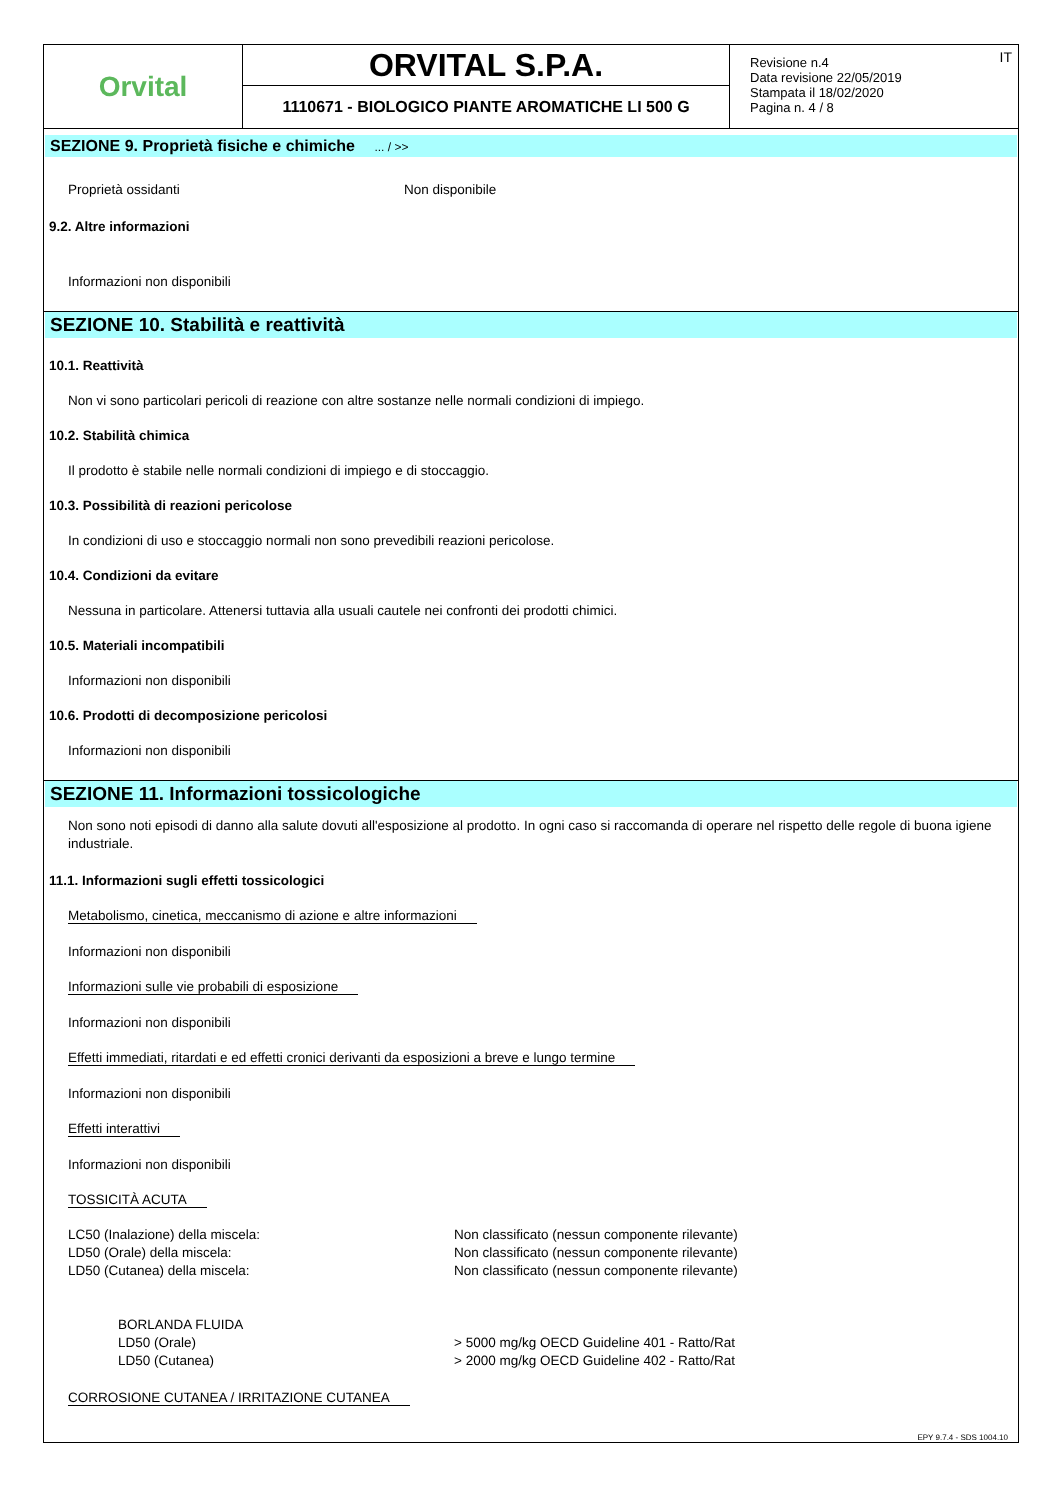Orvital
ORVITAL S.P.A.
1110671 - BIOLOGICO PIANTE AROMATICHE LI 500 G
IT Revisione n.4
Data revisione 22/05/2019
Stampata il 18/02/2020
Pagina n. 4 / 8
SEZIONE 9. Proprietà fisiche e chimiche ... / >>
Proprietà ossidanti Non disponibile
9.2. Altre informazioni
Informazioni non disponibili
SEZIONE 10. Stabilità e reattività
10.1. Reattività
Non vi sono particolari pericoli di reazione con altre sostanze nelle normali condizioni di impiego.
10.2. Stabilità chimica
Il prodotto è stabile nelle normali condizioni di impiego e di stoccaggio.
10.3. Possibilità di reazioni pericolose
In condizioni di uso e stoccaggio normali non sono prevedibili reazioni pericolose.
10.4. Condizioni da evitare
Nessuna in particolare. Attenersi tuttavia alla usuali cautele nei confronti dei prodotti chimici.
10.5. Materiali incompatibili
Informazioni non disponibili
10.6. Prodotti di decomposizione pericolosi
Informazioni non disponibili
SEZIONE 11. Informazioni tossicologiche
Non sono noti episodi di danno alla salute dovuti all'esposizione al prodotto. In ogni caso si raccomanda di operare nel rispetto delle regole di buona igiene industriale.
11.1. Informazioni sugli effetti tossicologici
Metabolismo, cinetica, meccanismo di azione e altre informazioni
Informazioni non disponibili
Informazioni sulle vie probabili di esposizione
Informazioni non disponibili
Effetti immediati, ritardati e ed effetti cronici derivanti da esposizioni a breve e lungo termine
Informazioni non disponibili
Effetti interattivi
Informazioni non disponibili
TOSSICITÀ ACUTA
LC50 (Inalazione) della miscela: Non classificato (nessun componente rilevante)
LD50 (Orale) della miscela: Non classificato (nessun componente rilevante)
LD50 (Cutanea) della miscela: Non classificato (nessun componente rilevante)
BORLANDA FLUIDA
LD50 (Orale) > 5000 mg/kg OECD Guideline 401 - Ratto/Rat
LD50 (Cutanea) > 2000 mg/kg OECD Guideline 402 - Ratto/Rat
CORROSIONE CUTANEA / IRRITAZIONE CUTANEA
EPY 9.7.4 - SDS 1004.10